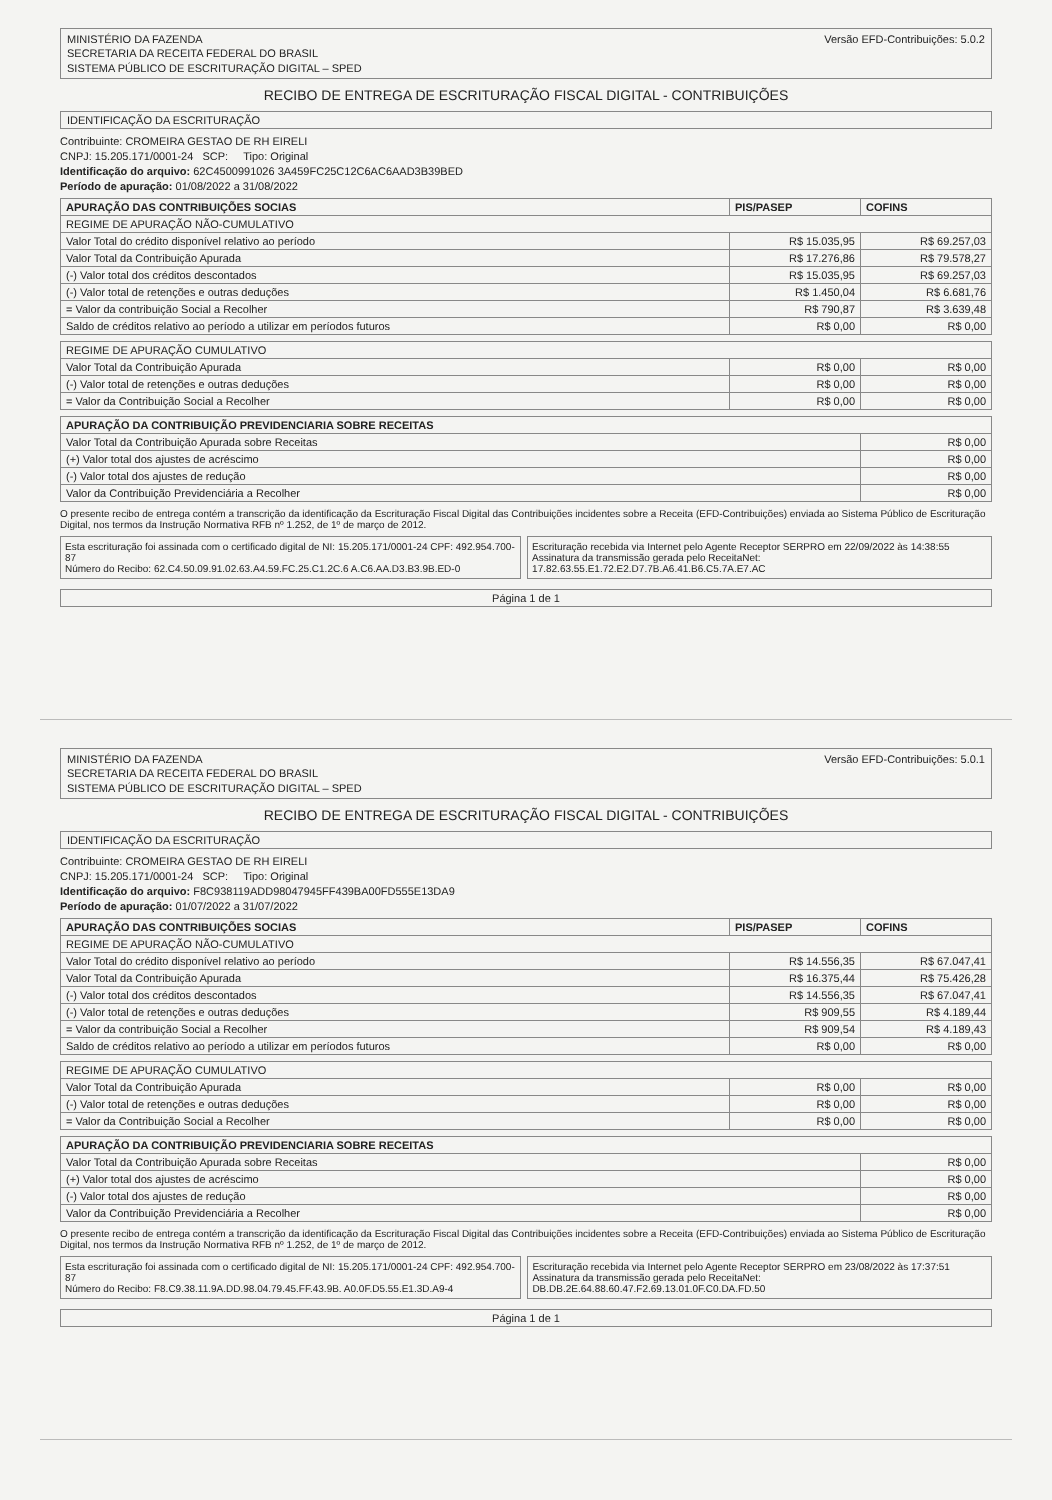MINISTÉRIO DA FAZENDA
SECRETARIA DA RECEITA FEDERAL DO BRASIL
SISTEMA PÚBLICO DE ESCRITURAÇÃO DIGITAL – SPED
Versão EFD-Contribuições: 5.0.2
RECIBO DE ENTREGA DE ESCRITURAÇÃO FISCAL DIGITAL - CONTRIBUIÇÕES
IDENTIFICAÇÃO DA ESCRITURAÇÃO
Contribuinte: CROMEIRA GESTAO DE RH EIRELI
CNPJ: 15.205.171/0001-24 SCP: Tipo: Original
Identificação do arquivo: 62C4500991026 3A459FC25C12C6AC6AAD3B39BED
Período de apuração: 01/08/2022 a 31/08/2022
| APURAÇÃO DAS CONTRIBUIÇÕES SOCIAS | PIS/PASEP | COFINS |
| --- | --- | --- |
| REGIME DE APURAÇÃO NÃO-CUMULATIVO | | |
| Valor Total do crédito disponível relativo ao período | R$ 15.035,95 | R$ 69.257,03 |
| Valor Total da Contribuição Apurada | R$ 17.276,86 | R$ 79.578,27 |
| (-) Valor total dos créditos descontados | R$ 15.035,95 | R$ 69.257,03 |
| (-) Valor total de retenções e outras deduções | R$ 1.450,04 | R$ 6.681,76 |
| = Valor da contribuição Social a Recolher | R$ 790,87 | R$ 3.639,48 |
| Saldo de créditos relativo ao período a utilizar em períodos futuros | R$ 0,00 | R$ 0,00 |
| REGIME DE APURAÇÃO CUMULATIVO | | |
| Valor Total da Contribuição Apurada | R$ 0,00 | R$ 0,00 |
| (-) Valor total de retenções e outras deduções | R$ 0,00 | R$ 0,00 |
| = Valor da Contribuição Social a Recolher | R$ 0,00 | R$ 0,00 |
| APURAÇÃO DA CONTRIBUIÇÃO PREVIDENCIARIA SOBRE RECEITAS | |
| --- | --- |
| Valor Total da Contribuição Apurada sobre Receitas | R$ 0,00 |
| (+) Valor total dos ajustes de acréscimo | R$ 0,00 |
| (-) Valor total dos ajustes de redução | R$ 0,00 |
| Valor da Contribuição Previdenciária a Recolher | R$ 0,00 |
O presente recibo de entrega contém a transcrição da identificação da Escrituração Fiscal Digital das Contribuições incidentes sobre a Receita (EFD-Contribuições) enviada ao Sistema Público de Escrituração Digital, nos termos da Instrução Normativa RFB nº 1.252, de 1º de março de 2012.
Esta escrituração foi assinada com o certificado digital de NI: 15.205.171/0001-24 CPF: 492.954.700-87
Número do Recibo: 62.C4.50.09.91.02.63.A4.59.FC.25.C1.2C.6 A.C6.AA.D3.B3.9B.ED-0
Escrituração recebida via Internet pelo Agente Receptor SERPRO em 22/09/2022 às 14:38:55
Assinatura da transmissão gerada pelo ReceitaNet: 17.82.63.55.E1.72.E2.D7.7B.A6.41.B6.C5.7A.E7.AC
Página 1 de 1
MINISTÉRIO DA FAZENDA
SECRETARIA DA RECEITA FEDERAL DO BRASIL
SISTEMA PÚBLICO DE ESCRITURAÇÃO DIGITAL – SPED
Versão EFD-Contribuições: 5.0.1
RECIBO DE ENTREGA DE ESCRITURAÇÃO FISCAL DIGITAL - CONTRIBUIÇÕES
IDENTIFICAÇÃO DA ESCRITURAÇÃO
Contribuinte: CROMEIRA GESTAO DE RH EIRELI
CNPJ: 15.205.171/0001-24 SCP: Tipo: Original
Identificação do arquivo: F8C938119ADD98047945FF439BA00FD555E13DA9
Período de apuração: 01/07/2022 a 31/07/2022
| APURAÇÃO DAS CONTRIBUIÇÕES SOCIAS | PIS/PASEP | COFINS |
| --- | --- | --- |
| REGIME DE APURAÇÃO NÃO-CUMULATIVO | | |
| Valor Total do crédito disponível relativo ao período | R$ 14.556,35 | R$ 67.047,41 |
| Valor Total da Contribuição Apurada | R$ 16.375,44 | R$ 75.426,28 |
| (-) Valor total dos créditos descontados | R$ 14.556,35 | R$ 67.047,41 |
| (-) Valor total de retenções e outras deduções | R$ 909,55 | R$ 4.189,44 |
| = Valor da contribuição Social a Recolher | R$ 909,54 | R$ 4.189,43 |
| Saldo de créditos relativo ao período a utilizar em períodos futuros | R$ 0,00 | R$ 0,00 |
| REGIME DE APURAÇÃO CUMULATIVO | | |
| Valor Total da Contribuição Apurada | R$ 0,00 | R$ 0,00 |
| (-) Valor total de retenções e outras deduções | R$ 0,00 | R$ 0,00 |
| = Valor da Contribuição Social a Recolher | R$ 0,00 | R$ 0,00 |
| APURAÇÃO DA CONTRIBUIÇÃO PREVIDENCIARIA SOBRE RECEITAS | |
| --- | --- |
| Valor Total da Contribuição Apurada sobre Receitas | R$ 0,00 |
| (+) Valor total dos ajustes de acréscimo | R$ 0,00 |
| (-) Valor total dos ajustes de redução | R$ 0,00 |
| Valor da Contribuição Previdenciária a Recolher | R$ 0,00 |
O presente recibo de entrega contém a transcrição da identificação da Escrituração Fiscal Digital das Contribuições incidentes sobre a Receita (EFD-Contribuições) enviada ao Sistema Público de Escrituração Digital, nos termos da Instrução Normativa RFB nº 1.252, de 1º de março de 2012.
Esta escrituração foi assinada com o certificado digital de NI: 15.205.171/0001-24 CPF: 492.954.700-87
Número do Recibo: F8.C9.38.11.9A.DD.98.04.79.45.FF.43.9B. A0.0F.D5.55.E1.3D.A9-4
Escrituração recebida via Internet pelo Agente Receptor SERPRO em 23/08/2022 às 17:37:51
Assinatura da transmissão gerada pelo ReceitaNet: DB.DB.2E.64.88.60.47.F2.69.13.01.0F.C0.DA.FD.50
Página 1 de 1